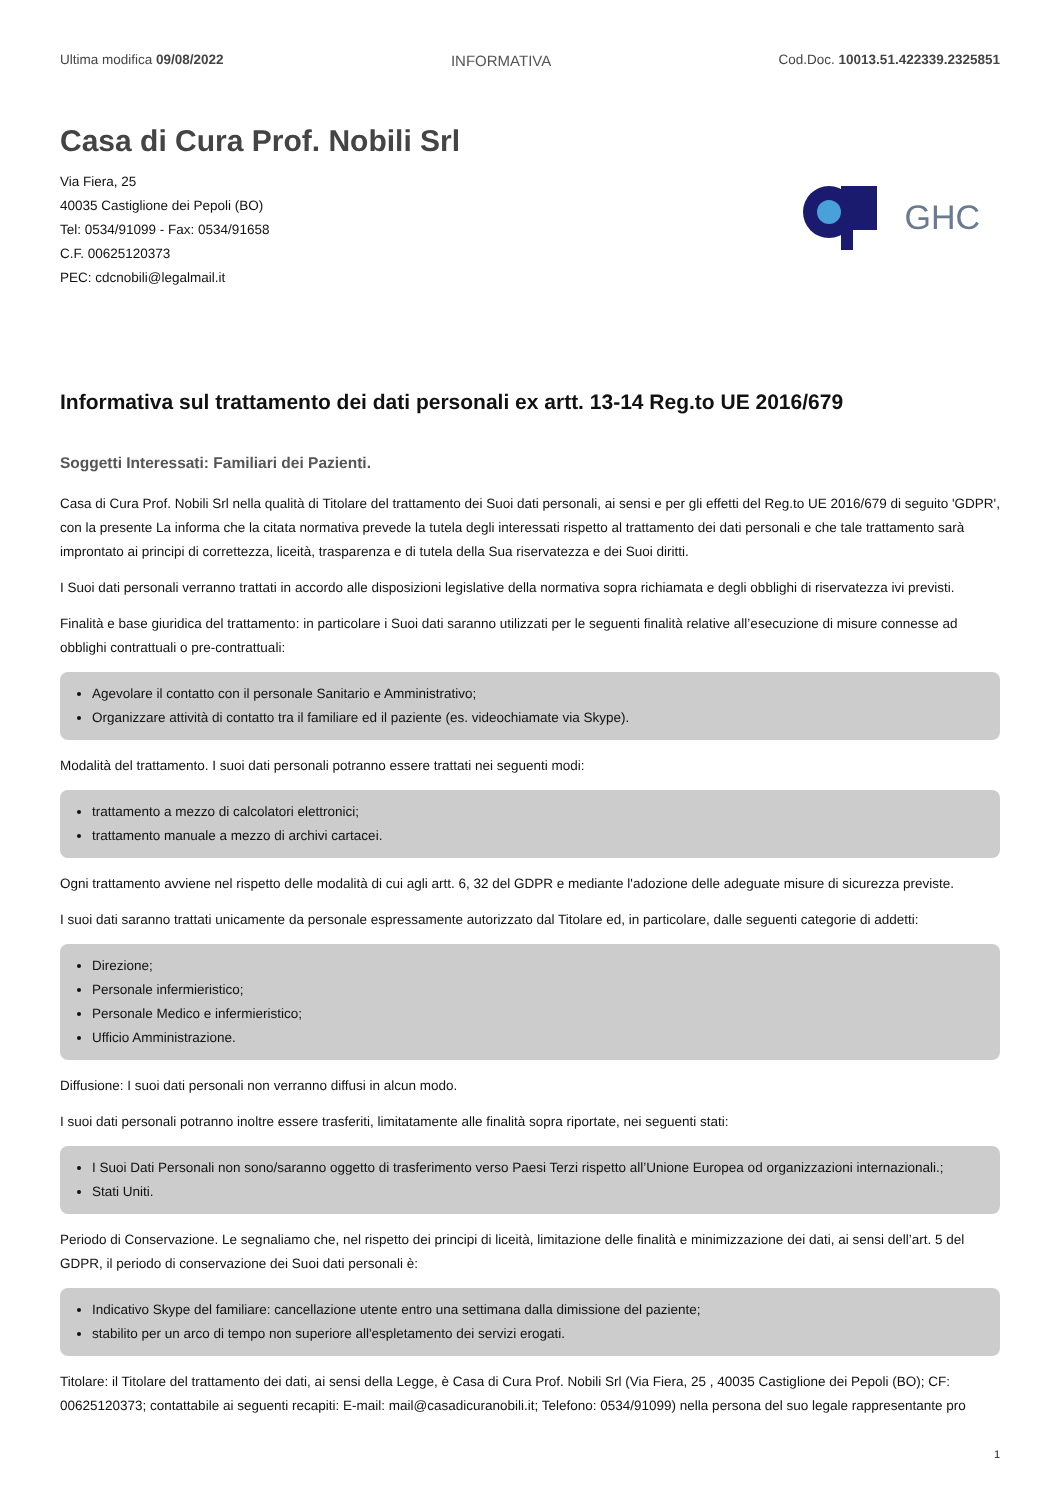Ultima modifica 09/08/2022 INFORMATIVA Cod.Doc. 10013.51.422339.2325851
Casa di Cura Prof. Nobili Srl
Via Fiera, 25
40035 Castiglione dei Pepoli (BO)
Tel: 0534/91099 - Fax: 0534/91658
C.F. 00625120373
PEC: cdcnobili@legalmail.it
GHC
Informativa sul trattamento dei dati personali ex artt. 13-14 Reg.to UE 2016/679
Soggetti Interessati: Familiari dei Pazienti.
Casa di Cura Prof. Nobili Srl nella qualità di Titolare del trattamento dei Suoi dati personali, ai sensi e per gli effetti del Reg.to UE 2016/679 di seguito 'GDPR', con la presente La informa che la citata normativa prevede la tutela degli interessati rispetto al trattamento dei dati personali e che tale trattamento sarà improntato ai principi di correttezza, liceità, trasparenza e di tutela della Sua riservatezza e dei Suoi diritti.
I Suoi dati personali verranno trattati in accordo alle disposizioni legislative della normativa sopra richiamata e degli obblighi di riservatezza ivi previsti.
Finalità e base giuridica del trattamento: in particolare i Suoi dati saranno utilizzati per le seguenti finalità relative all’esecuzione di misure connesse ad obblighi contrattuali o pre-contrattuali:
Agevolare il contatto con il personale Sanitario e Amministrativo;
Organizzare attività di contatto tra il familiare ed il paziente (es. videochiamate via Skype).
Modalità del trattamento. I suoi dati personali potranno essere trattati nei seguenti modi:
trattamento a mezzo di calcolatori elettronici;
trattamento manuale a mezzo di archivi cartacei.
Ogni trattamento avviene nel rispetto delle modalità di cui agli artt. 6, 32 del GDPR e mediante l'adozione delle adeguate misure di sicurezza previste.
I suoi dati saranno trattati unicamente da personale espressamente autorizzato dal Titolare ed, in particolare, dalle seguenti categorie di addetti:
Direzione;
Personale infermieristico;
Personale Medico e infermieristico;
Ufficio Amministrazione.
Diffusione: I suoi dati personali non verranno diffusi in alcun modo.
I suoi dati personali potranno inoltre essere trasferiti, limitatamente alle finalità sopra riportate, nei seguenti stati:
I Suoi Dati Personali non sono/saranno oggetto di trasferimento verso Paesi Terzi rispetto all’Unione Europea od organizzazioni internazionali.;
Stati Uniti.
Periodo di Conservazione. Le segnaliamo che, nel rispetto dei principi di liceità, limitazione delle finalità e minimizzazione dei dati, ai sensi dell’art. 5 del GDPR, il periodo di conservazione dei Suoi dati personali è:
Indicativo Skype del familiare: cancellazione utente entro una settimana dalla dimissione del paziente;
stabilito per un arco di tempo non superiore all'espletamento dei servizi erogati.
Titolare: il Titolare del trattamento dei dati, ai sensi della Legge, è Casa di Cura Prof. Nobili Srl (Via Fiera, 25 , 40035 Castiglione dei Pepoli (BO); CF: 00625120373; contattabile ai seguenti recapiti: E-mail: mail@casadicuranobili.it; Telefono: 0534/91099) nella persona del suo legale rappresentante pro
1